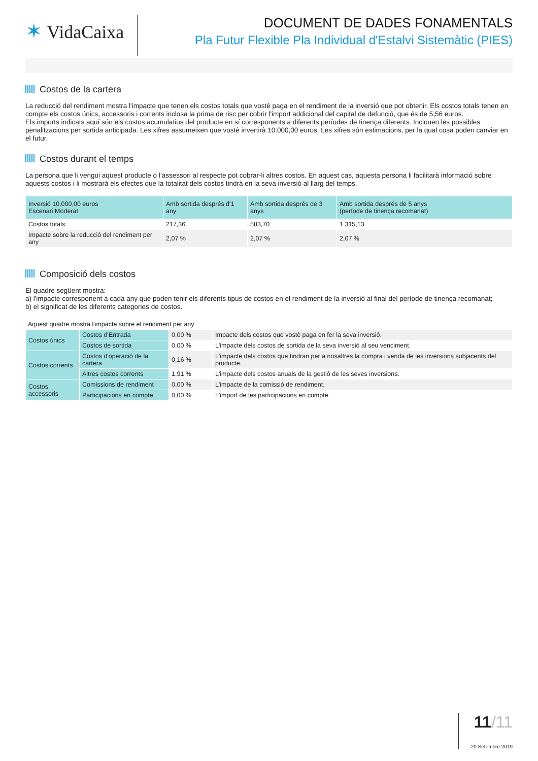✶ VidaCaixa
DOCUMENT DE DADES FONAMENTALS
Pla Futur Flexible Pla Individual d'Estalvi Sistemàtic (PIES)
Costos de la cartera
La reducció del rendiment mostra l'impacte que tenen els costos totals que vostè paga en el rendiment de la inversió que pot obtenir. Els costos totals tenen en compte els costos únics, accessoris i corrents inclosa la prima de risc per cobrir l'import addicional del capital de defunció, que és de 5,56 euros.
Els imports indicats aquí són els costos acumulatius del producte en sí corresponents a diferents períodes de tinença diferents. Inclouen les possibles penalitzacions per sortida anticipada. Les xifres assumeixen que vostè invertirà 10.000,00 euros. Les xifres són estimacions, per la qual cosa poden canviar en el futur.
Costos durant el temps
La persona que li vengui aquest producte o l’assessori al respecte pot cobrar-li altres costos. En aquest cas, aquesta persona li facilitarà informació sobre aquests costos i li mostrarà els efectes que la totalitat dels costos tindrà en la seva inversió al llarg del temps.
| Inversió 10.000,00 euros Escenari Moderat | Amb sortida després d'1 any | Amb sortida després de 3 anys | Amb sortida després de 5 anys (període de tinença recomanat) |
| --- | --- | --- | --- |
| Costos totals | 217,36 | 583,70 | 1.315,13 |
| Impacte sobre la reducció del rendiment per any | 2,07 % | 2,07 % | 2,07 % |
Composició dels costos
El quadre següent mostra:
a) l'impacte corresponent a cada any que poden tenir els diferents tipus de costos en el rendiment de la inversió al final del període de tinença recomanat;
b) el significat de les diferents categories de costos.
Aquest quadre mostra l'impacte sobre el rendiment per any
| Costos únics | Costos d'Entrada | 0,00 % | Impacte dels costos que vostè paga en fer la seva inversió. |
| | Costos de sortida | 0,00 % | L'impacte dels costos de sortida de la seva inversió al seu venciment. |
| Costos corrents | Costos d'operació de la cartera | 0,16 % | L'impacte dels costos que tindran per a nosaltres la compra i venda de les inversions subjacents del producte. |
| | Altres costos corrents | 1,91 % | L'impacte dels costos anuals de la gestió de les seves inversions. |
| Costos accessoris | Comissions de rendiment | 0,00 % | L'impacte de la comissió de rendiment. |
| | Participacions en compte | 0,00 % | L'import de les participacions en compte. |
11/11
20 Setembre 2019